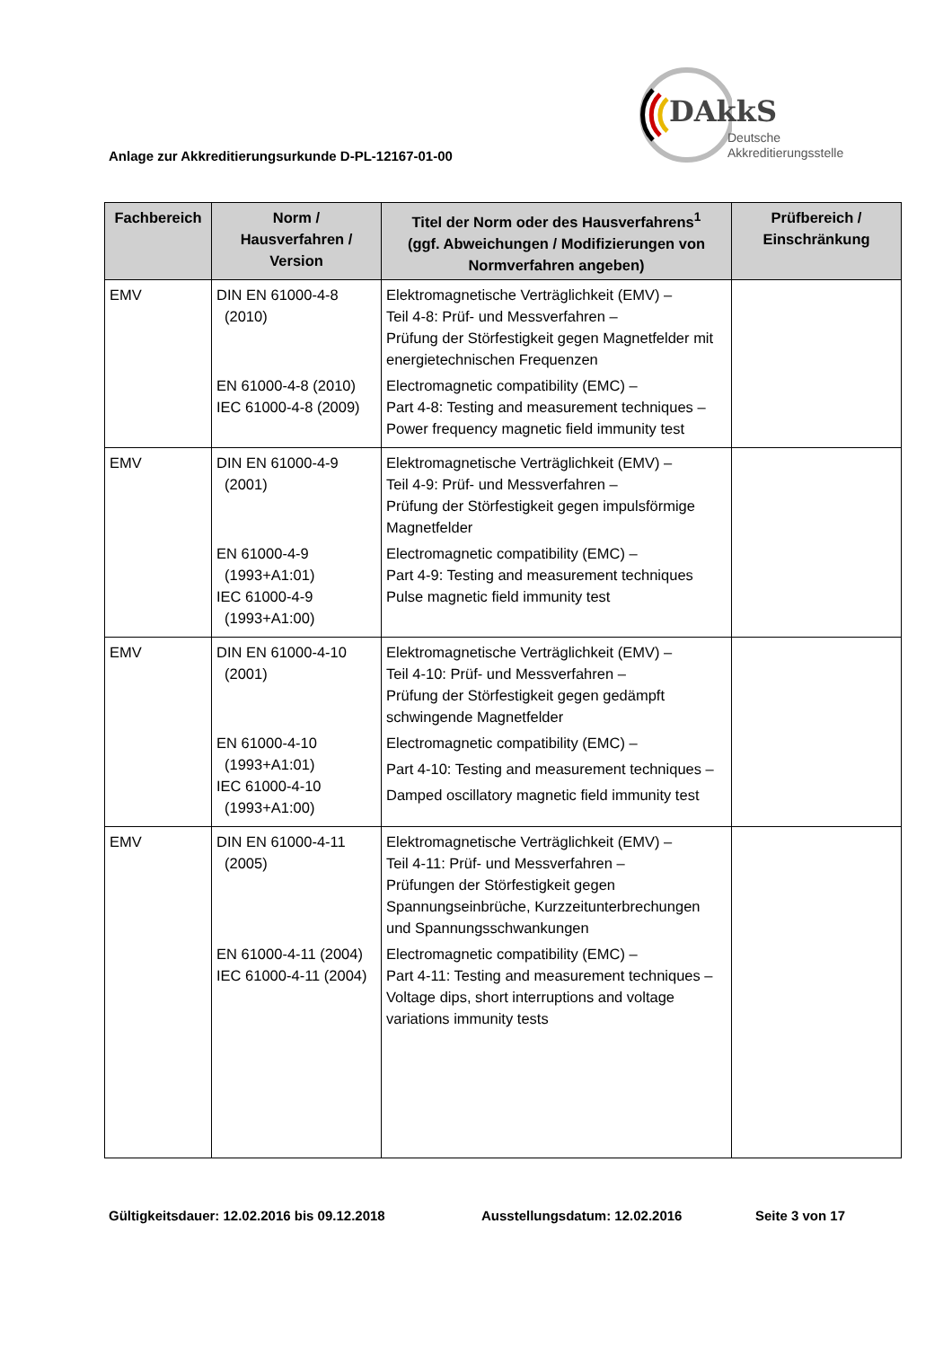Anlage zur Akkreditierungsurkunde D-PL-12167-01-00
DAkkS
Deutsche
Akkreditierungsstelle
| Fachbereich | Norm / Hausverfahren / Version | Titel der Norm oder des Hausverfahrens<sup>1</sup> (ggf. Abweichungen / Modifizierungen von Normverfahren angeben) | Prüfbereich / Einschränkung |
| --- | --- | --- | --- |
| EMV | DIN EN 61000-4-8 (2010) EN 61000-4-8 (2010) IEC 61000-4-8 (2009) | Elektromagnetische Verträglichkeit (EMV) – Teil 4-8: Prüf- und Messverfahren – Prüfung der Störfestigkeit gegen Magnetfelder mit energietechnischen Frequenzen Electromagnetic compatibility (EMC) – Part 4-8: Testing and measurement techniques – Power frequency magnetic field immunity test | |
| EMV | DIN EN 61000-4-9 (2001) EN 61000-4-9 (1993+A1:01) IEC 61000-4-9 (1993+A1:00) | Elektromagnetische Verträglichkeit (EMV) – Teil 4-9: Prüf- und Messverfahren – Prüfung der Störfestigkeit gegen impulsförmige Magnetfelder Electromagnetic compatibility (EMC) – Part 4-9: Testing and measurement techniques Pulse magnetic field immunity test | |
| EMV | DIN EN 61000-4-10 (2001) EN 61000-4-10 (1993+A1:01) IEC 61000-4-10 (1993+A1:00) | Elektromagnetische Verträglichkeit (EMV) – Teil 4-10: Prüf- und Messverfahren – Prüfung der Störfestigkeit gegen gedämpft schwingende Magnetfelder Electromagnetic compatibility (EMC) – Part 4-10: Testing and measurement techniques – Damped oscillatory magnetic field immunity test | |
| EMV | DIN EN 61000-4-11 (2005) EN 61000-4-11 (2004) IEC 61000-4-11 (2004) | Elektromagnetische Verträglichkeit (EMV) – Teil 4-11: Prüf- und Messverfahren – Prüfungen der Störfestigkeit gegen Spannungseinbrüche, Kurzzeitunterbrechungen und Spannungsschwankungen Electromagnetic compatibility (EMC) – Part 4-11: Testing and measurement techniques – Voltage dips, short interruptions and voltage variations immunity tests | |
Gültigkeitsdauer: 12.02.2016 bis 09.12.2018 Ausstellungsdatum: 12.02.2016 Seite 3 von 17